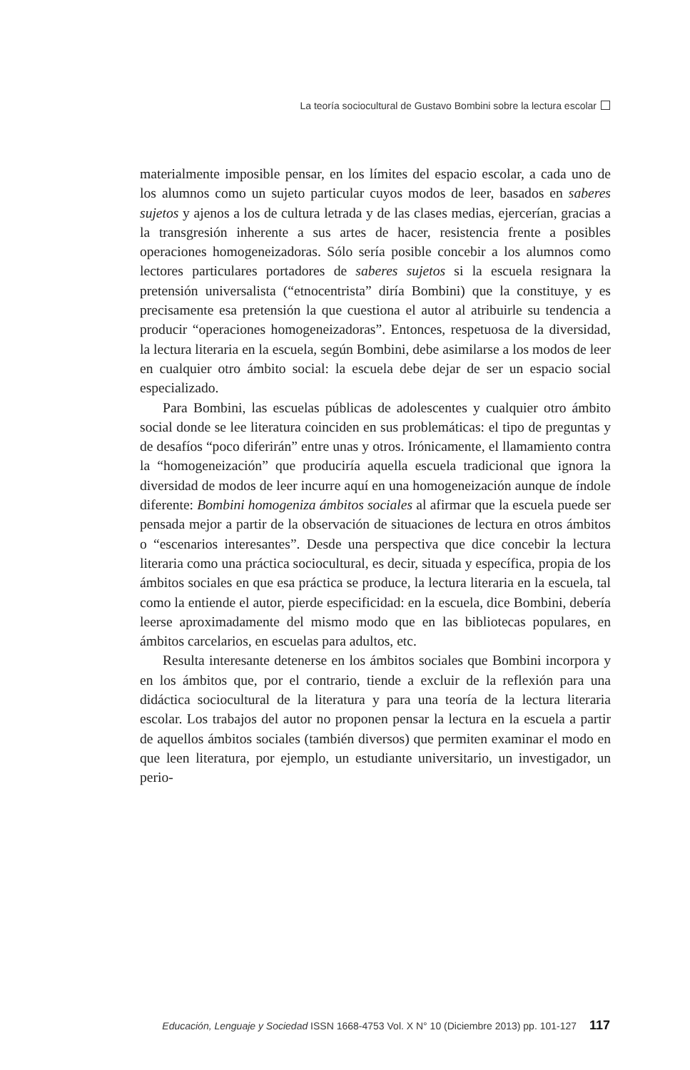La teoría sociocultural de Gustavo Bombini sobre la lectura escolar
materialmente imposible pensar, en los límites del espacio escolar, a cada uno de los alumnos como un sujeto particular cuyos modos de leer, basados en saberes sujetos y ajenos a los de cultura letrada y de las clases medias, ejercerían, gracias a la transgresión inherente a sus artes de hacer, resistencia frente a posibles operaciones homogeneizadoras. Sólo sería posible concebir a los alumnos como lectores particulares portadores de saberes sujetos si la escuela resignara la pretensión universalista (“etnocentrista” diría Bombini) que la constituye, y es precisamente esa pretensión la que cuestiona el autor al atribuirle su tendencia a producir “operaciones homogeneizadoras”. Entonces, respetuosa de la diversidad, la lectura literaria en la escuela, según Bombini, debe asimilarse a los modos de leer en cualquier otro ámbito social: la escuela debe dejar de ser un espacio social especializado.
Para Bombini, las escuelas públicas de adolescentes y cualquier otro ámbito social donde se lee literatura coinciden en sus problemáticas: el tipo de preguntas y de desafíos “poco diferirán” entre unas y otros. Irónicamente, el llamamiento contra la “homogeneización” que produciría aquella escuela tradicional que ignora la diversidad de modos de leer incurre aquí en una homogeneización aunque de índole diferente: Bombini homogeniza ámbitos sociales al afirmar que la escuela puede ser pensada mejor a partir de la observación de situaciones de lectura en otros ámbitos o “escenarios interesantes”. Desde una perspectiva que dice concebir la lectura literaria como una práctica sociocultural, es decir, situada y específica, propia de los ámbitos sociales en que esa práctica se produce, la lectura literaria en la escuela, tal como la entiende el autor, pierde especificidad: en la escuela, dice Bombini, debería leerse aproximadamente del mismo modo que en las bibliotecas populares, en ámbitos carcelarios, en escuelas para adultos, etc.
Resulta interesante detenerse en los ámbitos sociales que Bombini incorpora y en los ámbitos que, por el contrario, tiende a excluir de la reflexión para una didáctica sociocultural de la literatura y para una teoría de la lectura literaria escolar. Los trabajos del autor no proponen pensar la lectura en la escuela a partir de aquellos ámbitos sociales (también diversos) que permiten examinar el modo en que leen literatura, por ejemplo, un estudiante universitario, un investigador, un perio-
Educación, Lenguaje y Sociedad ISSN 1668-4753 Vol. X N° 10 (Diciembre 2013) pp. 101-127 117